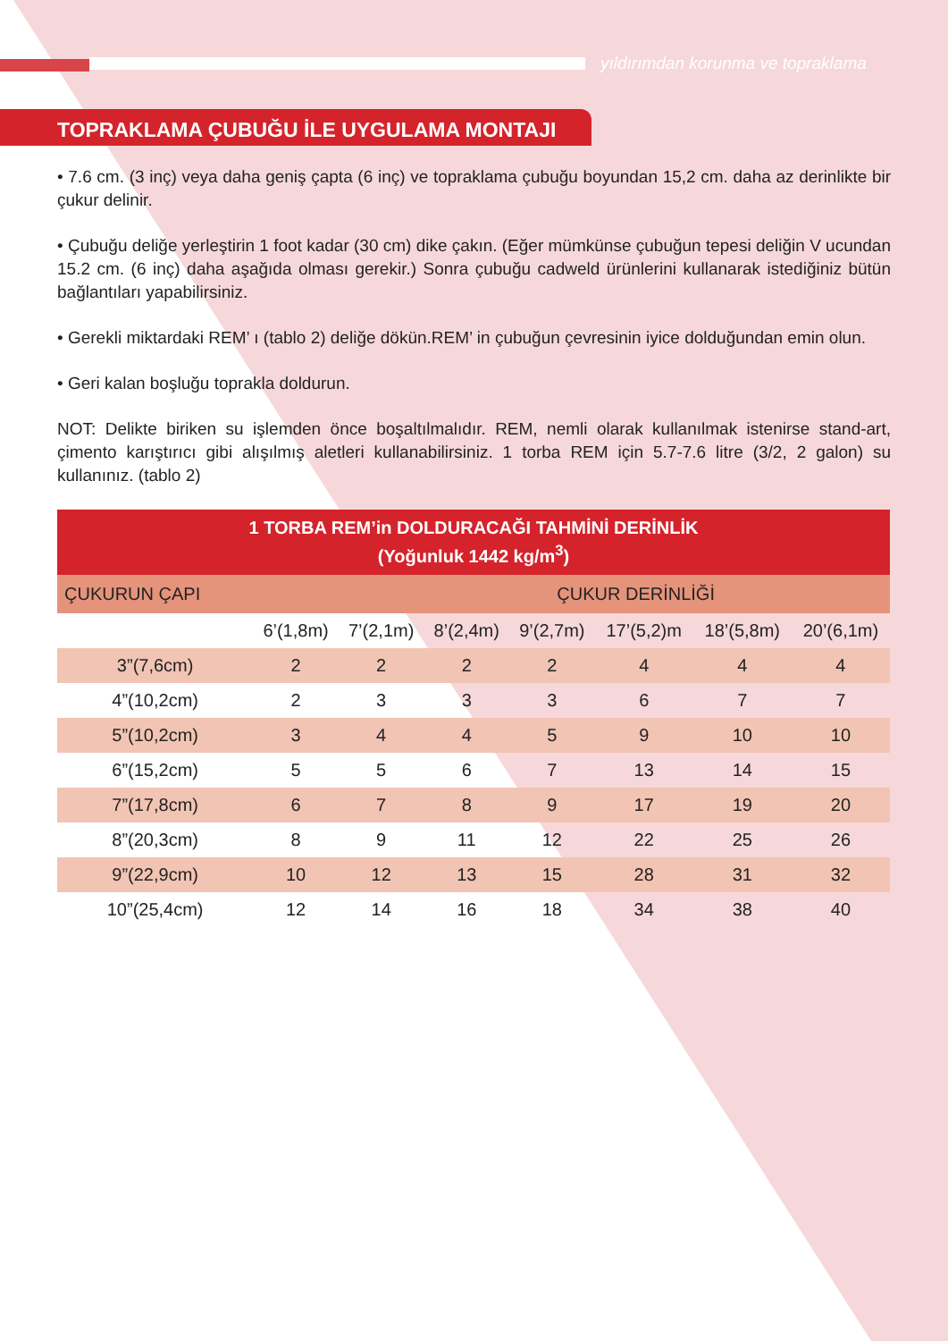yıldırımdan korunma ve topraklama
TOPRAKLAMA ÇUBUĞU İLE UYGULAMA MONTAJI
• 7.6 cm. (3 inç) veya daha geniş çapta (6 inç) ve topraklama çubuğu boyundan 15,2 cm. daha az derinlikte bir çukur delinir.
• Çubuğu deliğe yerleştirin 1 foot kadar (30 cm) dike çakın. (Eğer mümkünse çubuğun tepesi deliğin V ucundan 15.2 cm. (6 inç) daha aşağıda olması gerekir.) Sonra çubuğu cadweld ürünlerini kullanarak istediğiniz bütün bağlantıları yapabilirsiniz.
• Gerekli miktardaki REM’ ı (tablo 2) deliğe dökün.REM’ in çubuğun çevresinin iyice dolduğundan emin olun.
• Geri kalan boşluğu toprakla doldurun.
NOT: Delikte biriken su işlemden önce boşaltılmalıdır. REM, nemli olarak kullanılmak istenirse stand-art, çimento karıştırıcı gibi alışılmış aletleri kullanabilirsiniz. 1 torba REM için 5.7-7.6 litre (3/2, 2 galon) su kullanınız. (tablo 2)
| 1 TORBA REM’in DOLDURACAĞI TAHMİNİ DERİNLİK (Yoğunluk 1442 kg/m<sup>3</sup>) | | | | | | | |
| --- | --- | --- | --- | --- | --- | --- | --- |
| ÇUKURUN ÇAPI | ÇUKUR DERİNLİĞİ | | | | | | |
| | 6’(1,8m) | 7’(2,1m) | 8’(2,4m) | 9’(2,7m) | 17’(5,2)m | 18’(5,8m) | 20’(6,1m) |
| 3”(7,6cm) | 2 | 2 | 2 | 2 | 4 | 4 | 4 |
| 4”(10,2cm) | 2 | 3 | 3 | 3 | 6 | 7 | 7 |
| 5”(10,2cm) | 3 | 4 | 4 | 5 | 9 | 10 | 10 |
| 6”(15,2cm) | 5 | 5 | 6 | 7 | 13 | 14 | 15 |
| 7”(17,8cm) | 6 | 7 | 8 | 9 | 17 | 19 | 20 |
| 8”(20,3cm) | 8 | 9 | 11 | 12 | 22 | 25 | 26 |
| 9”(22,9cm) | 10 | 12 | 13 | 15 | 28 | 31 | 32 |
| 10”(25,4cm) | 12 | 14 | 16 | 18 | 34 | 38 | 40 |